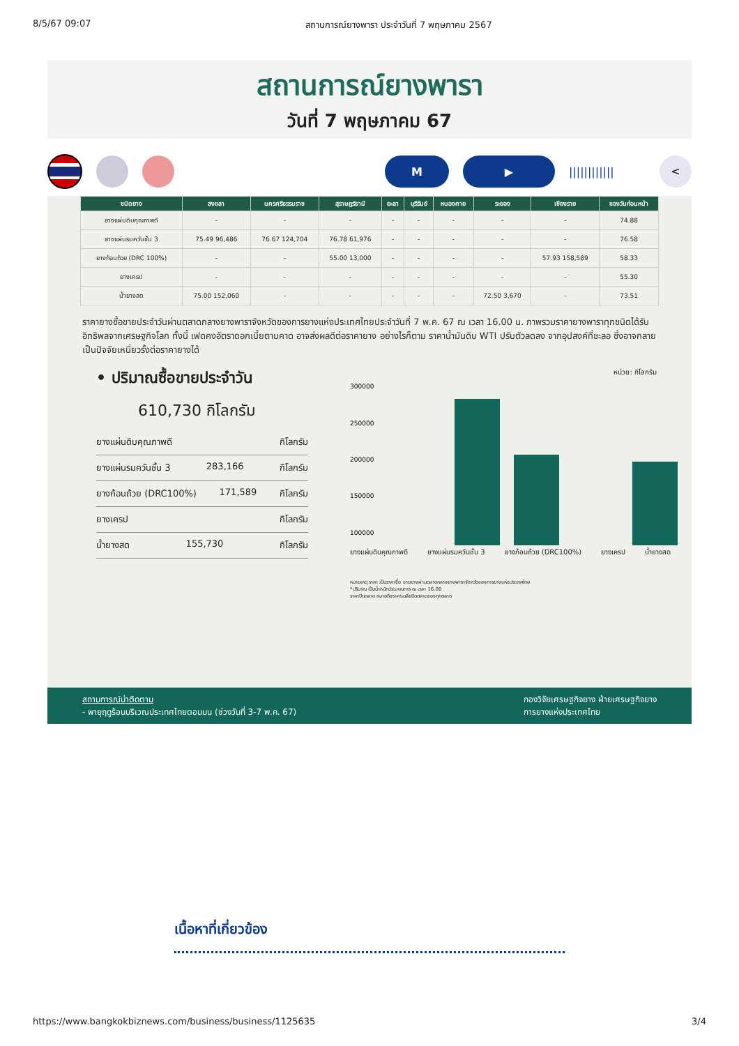8/5/67 09:07 สถานการณ์ยางพารา ประจำวันที่ 7 พฤษภาคม 2567
สถานการณ์ยางพารา
วันที่ 7 พฤษภาคม 67
M ▶
||||||||||||
<
| ชนิดยาง | สงขลา | นครศรีธรรมราช | สุราษฎร์ธานี | ยะลา | บุรีรัมย์ | หนองคาย | ระยอง | เชียงราย | ของวันก่อนหน้า |
| --- | --- | --- | --- | --- | --- | --- | --- | --- | --- |
| ยางแผ่นดิบคุณภาพดี | - | - | - | - | - | - | - | - | 74.88 |
| ยางแผ่นรมควันชั้น 3 | 75.49 96,486 | 76.67 124,704 | 76.78 61,976 | - | - | - | - | - | 76.58 |
| ยางก้อนถ้วย (DRC 100%) | - | - | 55.00 13,000 | - | - | - | - | 57.93 158,589 | 58.33 |
| ยางเครป | - | - | - | - | - | - | - | - | 55.30 |
| น้ำยางสด | 75.00 152,060 | - | - | - | - | - | 72.50 3,670 | - | 73.51 |
ราคายางซื้อขายประจำวันผ่านตลาดกลางยางพาราจังหวัดของการยางแห่งประเทศไทยประจำวันที่ 7 พ.ค. 67 ณ เวลา 16.00 น. ภาพรวมราคายางพาราทุกชนิดได้รับอิทธิพลจากเศรษฐกิจโลก ทั้งนี้ เฟดคงอัตราดอกเบี้ยตามคาด อาจส่งผลดีต่อราคายาง อย่างไรก็ตาม ราคาน้ำมันดิบ WTI ปรับตัวลดลง จากอุปสงค์ที่ชะลอ ซึ่งอาจกลายเป็นปัจจัยเหนี่ยวรั้งต่อราคายางได้
• ปริมาณซื้อขายประจำวัน
610,730 กิโลกรัม
ยางแผ่นดิบคุณภาพดี กิโลกรัม
ยางแผ่นรมควันชั้น 3 283,166 กิโลกรัม
ยางก้อนถ้วย (DRC100%) 171,589 กิโลกรัม
ยางเครป กิโลกรัม
น้ำยางสด 155,730 กิโลกรัม
หน่วย: กิโลกรัม
300000
250000
200000
150000
100000
ยางแผ่นดิบคุณภาพดี ยางแผ่นรมควันชั้น 3 ยางก้อนถ้วย (DRC100%) ยางเครป น้ำยางสด
หมายเหตุ ราคา เป็นราคาซื้อ ขายยางผ่านตลาดกลางยางพาราจังหวัดของการยางแห่งประเทศไทย
*ปริมาณ เป็นน้ำหนักประมาณการ ณ เวลา 16.00
ราคาปิดตลาด หมายถึงราคาเฉลี่ยปิดตลาดของทุกตลาด
สถานการณ์น่าติดตาม
- พายุฤดูร้อนบริเวณประเทศไทยตอนบน (ช่วงวันที่ 3-7 พ.ค. 67) กองวิจัยเศรษฐกิจยาง ฝ่ายเศรษฐกิจยาง
การยางแห่งประเทศไทย
เนื้อหาที่เกี่ยวข้อง
https://www.bangkokbiznews.com/business/business/1125635 3/4